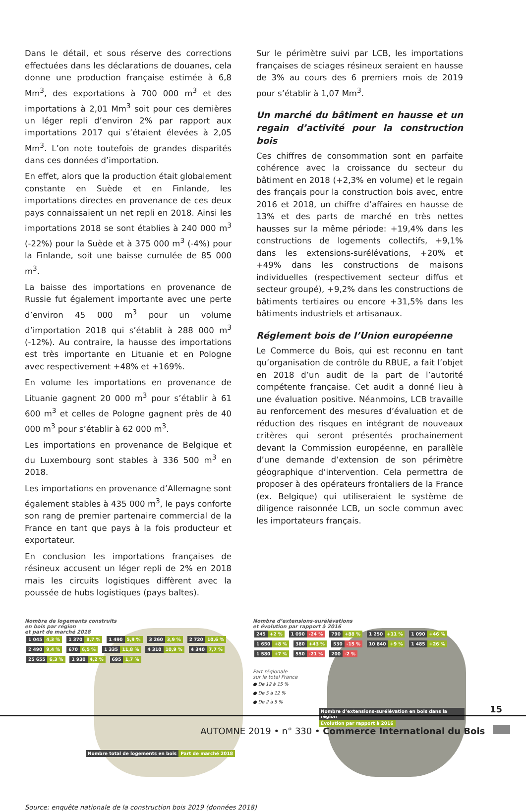Dans le détail, et sous réserve des corrections effectuées dans les déclarations de douanes, cela donne une production française estimée à 6,8 Mm<sup>3</sup>, des exportations à 700 000 m<sup>3</sup> et des importations à 2,01 Mm<sup>3</sup> soit pour ces dernières un léger repli d’environ 2% par rapport aux importations 2017 qui s’étaient élevées à 2,05 Mm<sup>3</sup>. L’on note toutefois de grandes disparités dans ces données d’importation.
En effet, alors que la production était globalement constante en Suède et en Finlande, les importations directes en provenance de ces deux pays connaissaient un net repli en 2018. Ainsi les importations 2018 se sont établies à 240 000 m<sup>3</sup> (-22%) pour la Suède et à 375 000 m<sup>3</sup> (-4%) pour la Finlande, soit une baisse cumulée de 85 000 m<sup>3</sup>.
La baisse des importations en provenance de Russie fut également importante avec une perte d’environ 45 000 m<sup>3</sup> pour un volume d’importation 2018 qui s’établit à 288 000 m<sup>3</sup> (-12%). Au contraire, la hausse des importations est très importante en Lituanie et en Pologne avec respectivement +48% et +169%.
En volume les importations en provenance de Lituanie gagnent 20 000 m<sup>3</sup> pour s’établir à 61 600 m<sup>3</sup> et celles de Pologne gagnent près de 40 000 m<sup>3</sup> pour s’établir à 62 000 m<sup>3</sup>.
Les importations en provenance de Belgique et du Luxembourg sont stables à 336 500 m<sup>3</sup> en 2018.
Les importations en provenance d’Allemagne sont également stables à 435 000 m<sup>3</sup>, le pays conforte son rang de premier partenaire commercial de la France en tant que pays à la fois producteur et exportateur.
En conclusion les importations françaises de résineux accusent un léger repli de 2% en 2018 mais les circuits logistiques diffèrent avec la poussée de hubs logistiques (pays baltes).
Sur le périmètre suivi par LCB, les importations françaises de sciages résineux seraient en hausse de 3% au cours des 6 premiers mois de 2019 pour s’établir à 1,07 Mm<sup>3</sup>.
Un marché du bâtiment en hausse et un regain d’activité pour la construction bois
Ces chiffres de consommation sont en parfaite cohérence avec la croissance du secteur du bâtiment en 2018 (+2,3% en volume) et le regain des français pour la construction bois avec, entre 2016 et 2018, un chiffre d’affaires en hausse de 13% et des parts de marché en très nettes hausses sur la même période: +19,4% dans les constructions de logements collectifs, +9,1% dans les extensions-surélévations, +20% et +49% dans les constructions de maisons individuelles (respectivement secteur diffus et secteur groupé), +9,2% dans les constructions de bâtiments tertiaires ou encore +31,5% dans les bâtiments industriels et artisanaux.
Réglement bois de l’Union européenne
Le Commerce du Bois, qui est reconnu en tant qu’organisation de contrôle du RBUE, a fait l’objet en 2018 d’un audit de la part de l’autorité compétente française. Cet audit a donné lieu à une évaluation positive. Néanmoins, LCB travaille au renforcement des mesures d’évaluation et de réduction des risques en intégrant de nouveaux critères qui seront présentés prochainement devant la Commission européenne, en parallèle d’une demande d’extension de son périmètre géographique d’intervention. Cela permettra de proposer à des opérateurs frontaliers de la France (ex. Belgique) qui utiliseraient le système de diligence raisonnée LCB, un socle commun avec les importateurs français.
Nombre de logements construits
en bois par région
et part de marché 2018
1 045 4,3 % 1 370 8,7 % 1 490 5,9 % 3 260 3,9 % 2 720 10,6 % 2 490 9,4 % 670 6,5 % 1 335 11,8 % 4 310 10,9 % 4 340 7,7 % 25 655 6,3 % 1 930 4,2 % 695 1,7 %
Nombre total de logements en bois Part de marché 2018
Nombre d’extensions-surélévations
et évolution par rapport à 2016
245 +2 % 1 090 -24 % 790 +88 % 1 250 +11 % 1 090 +46 % 1 650 +8 % 380 +43 % 530 -15 % 10 840 +9 % 1 485 +26 % 1 580 +7 % 550 -21 % 200 -2 %
Part régionale
sur le total France
● De 12 à 15 %
● De 5 à 12 %
● De 2 à 5 %
Nombre d’extensions-surélévation en bois dans la région Évolution par rapport à 2016
Source: enquête nationale de la construction bois 2019 (données 2018)
15
AUTOMNE 2019 • n° 330 • Commerce International du Bois